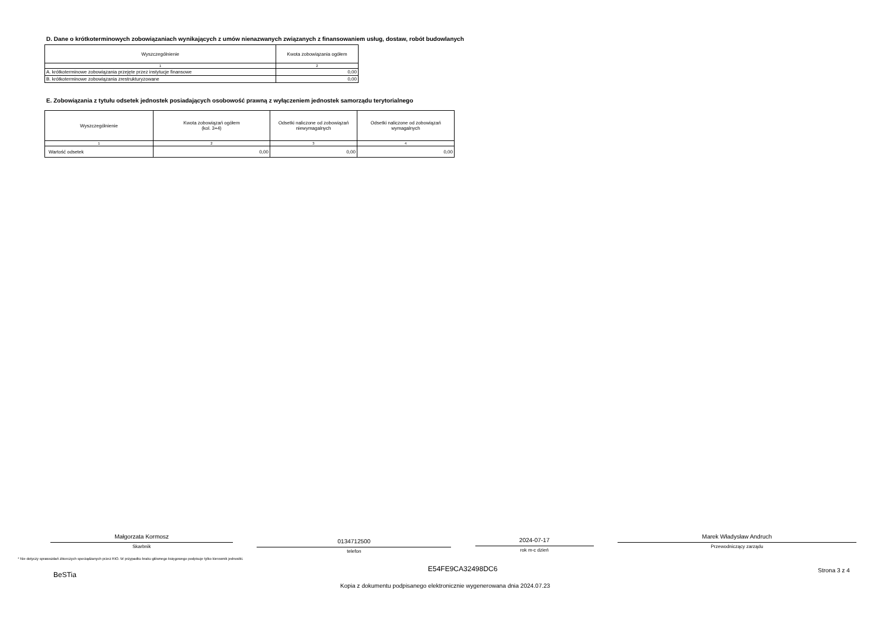D. Dane o krótkoterminowych zobowiązaniach wynikających z umów nienazwanych związanych z finansowaniem usług, dostaw, robót budowlanych
| Wyszczególnienie | Kwota zobowiązania ogółem |
| --- | --- |
| 1 | 2 |
| A. krótkoterminowe zobowiązania przejęte przez instytucje finansowe | 0,00 |
| B. krótkoterminowe zobowiązania zrestrukturyzowane | 0,00 |
E. Zobowiązania z tytułu odsetek jednostek posiadających osobowość prawną z wyłączeniem jednostek samorządu terytorialnego
| Wyszczególnienie | Kwota zobowiązań ogółem (kol. 3+4) | Odsetki naliczone od zobowiązań niewymagalnych | Odsetki naliczone od zobowiązań wymagalnych |
| --- | --- | --- | --- |
| 1 | 2 | 3 | 4 |
| Wartość odsetek | 0,00 | 0,00 | 0,00 |
Małgorzata Kormosz
Skarbnik
0134712500
telefon
2024-07-17
rok m-c dzień
Marek Władysław Andruch
Przewodniczący zarządu
* Nie dotyczy sprawozdań zbiorczych sporządzanych przez RIO. W przypadku braku głównego księgowego podpisuje tylko kierownik jednostki.
BeSTia
E54FE9CA32498DC6 Strona 3 z 4
Kopia z dokumentu podpisanego elektronicznie wygenerowana dnia 2024.07.23